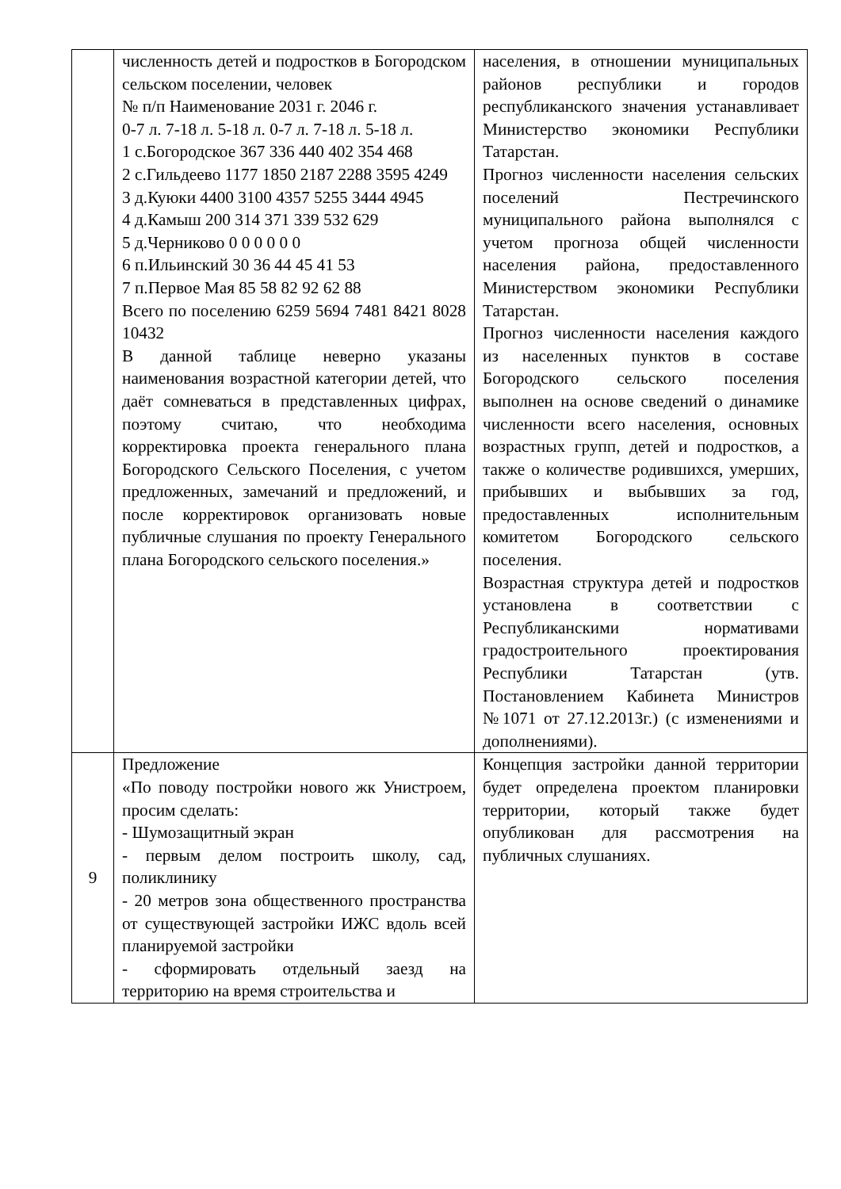| | численность детей и подростков в Богородском сельском поселении, человек № п/п Наименование 2031 г. 2046 г. 0-7 л. 7-18 л. 5-18 л. 0-7 л. 7-18 л. 5-18 л. 1 с.Богородское 367 336 440 402 354 468 2 с.Гильдеево 1177 1850 2187 2288 3595 4249 3 д.Куюки 4400 3100 4357 5255 3444 4945 4 д.Камыш 200 314 371 339 532 629 5 д.Черниково 0 0 0 0 0 0 6 п.Ильинский 30 36 44 45 41 53 7 п.Первое Мая 85 58 82 92 62 88 Всего по поселению 6259 5694 7481 8421 8028 10432 В данной таблице неверно указаны наименования возрастной категории детей, что даёт сомневаться в представленных цифрах, поэтому считаю, что необходима корректировка проекта генерального плана Богородского Сельского Поселения, с учетом предложенных, замечаний и предложений, и после корректировок организовать новые публичные слушания по проекту Генерального плана Богородского сельского поселения.» | населения, в отношении муниципальных районов республики и городов республиканского значения устанавливает Министерство экономики Республики Татарстан. Прогноз численности населения сельских поселений Пестречинского муниципального района выполнялся с учетом прогноза общей численности населения района, предоставленного Министерством экономики Республики Татарстан. Прогноз численности населения каждого из населенных пунктов в составе Богородского сельского поселения выполнен на основе сведений о динамике численности всего населения, основных возрастных групп, детей и подростков, а также о количестве родившихся, умерших, прибывших и выбывших за год, предоставленных исполнительным комитетом Богородского сельского поселения. Возрастная структура детей и подростков установлена в соответствии с Республиканскими нормативами градостроительного проектирования Республики Татарстан (утв. Постановлением Кабинета Министров №1071 от 27.12.2013г.) (с изменениями и дополнениями). |
| 9 | Предложение «По поводу постройки нового жк Унистроем, просим сделать: - Шумозащитный экран - первым делом построить школу, сад, поликлинику - 20 метров зона общественного пространства от существующей застройки ИЖС вдоль всей планируемой застройки - сформировать отдельный заезд на территорию на время строительства и | Концепция застройки данной территории будет определена проектом планировки территории, который также будет опубликован для рассмотрения на публичных слушаниях. |